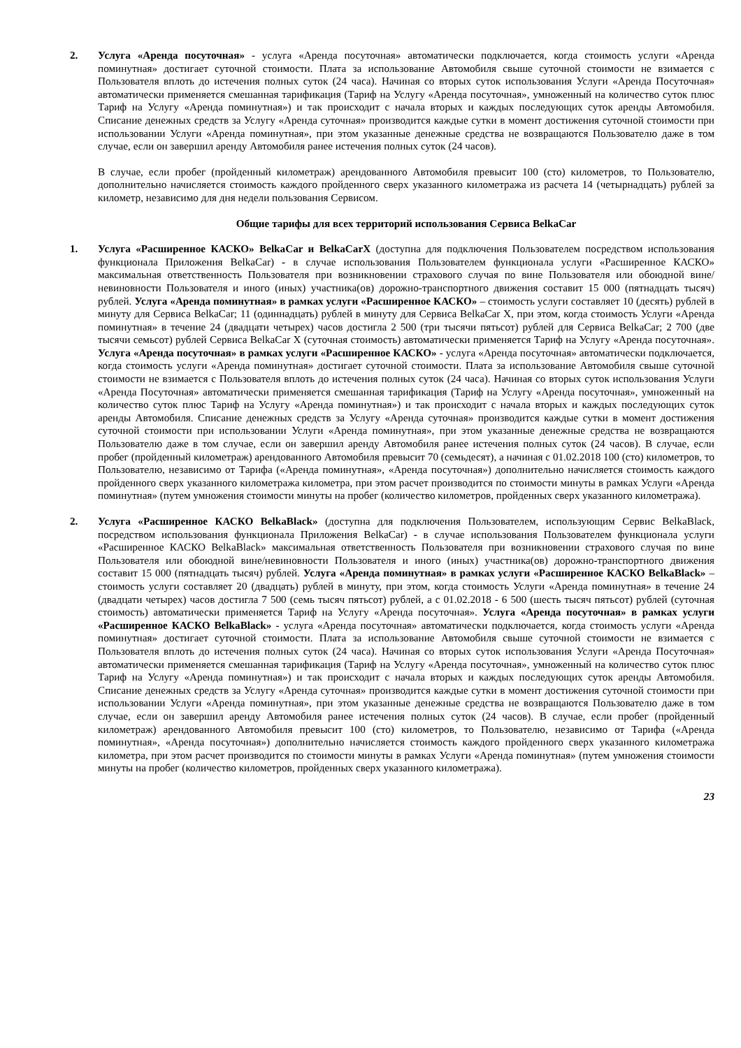2. Услуга «Аренда посуточная» - услуга «Аренда посуточная» автоматически подключается, когда стоимость услуги «Аренда поминутная» достигает суточной стоимости. Плата за использование Автомобиля свыше суточной стоимости не взимается с Пользователя вплоть до истечения полных суток (24 часа). Начиная со вторых суток использования Услуги «Аренда Посуточная» автоматически применяется смешанная тарификация (Тариф на Услугу «Аренда посуточная», умноженный на количество суток плюс Тариф на Услугу «Аренда поминутная») и так происходит с начала вторых и каждых последующих суток аренды Автомобиля. Списание денежных средств за Услугу «Аренда суточная» производится каждые сутки в момент достижения суточной стоимости при использовании Услуги «Аренда поминутная», при этом указанные денежные средства не возвращаются Пользователю даже в том случае, если он завершил аренду Автомобиля ранее истечения полных суток (24 часов).
В случае, если пробег (пройденный километраж) арендованного Автомобиля превысит 100 (сто) километров, то Пользователю, дополнительно начисляется стоимость каждого пройденного сверх указанного километража из расчета 14 (четырнадцать) рублей за километр, независимо для дня недели пользования Сервисом.
Общие тарифы для всех территорий использования Сервиса BelkaCar
1. Услуга «Расширенное КАСКО» BelkaCar и BelkaCarX (доступна для подключения Пользователем посредством использования функционала Приложения BelkaCar) - в случае использования Пользователем функционала услуги «Расширенное КАСКО» максимальная ответственность Пользователя при возникновении страхового случая по вине Пользователя или обоюдной вине/невиновности Пользователя и иного (иных) участника(ов) дорожно-транспортного движения составит 15 000 (пятнадцать тысяч) рублей. Услуга «Аренда поминутная» в рамках услуги «Расширенное КАСКО» – стоимость услуги составляет 10 (десять) рублей в минуту для Сервиса BelkaCar; 11 (одиннадцать) рублей в минуту для Сервиса BelkaCar X, при этом, когда стоимость Услуги «Аренда поминутная» в течение 24 (двадцати четырех) часов достигла 2 500 (три тысячи пятьсот) рублей для Сервиса BelkaCar; 2 700 (две тысячи семьсот) рублей Сервиса BelkaCar X (суточная стоимость) автоматически применяется Тариф на Услугу «Аренда посуточная». Услуга «Аренда посуточная» в рамках услуги «Расширенное КАСКО» - услуга «Аренда посуточная» автоматически подключается, когда стоимость услуги «Аренда поминутная» достигает суточной стоимости. Плата за использование Автомобиля свыше суточной стоимости не взимается с Пользователя вплоть до истечения полных суток (24 часа). Начиная со вторых суток использования Услуги «Аренда Посуточная» автоматически применяется смешанная тарификация (Тариф на Услугу «Аренда посуточная», умноженный на количество суток плюс Тариф на Услугу «Аренда поминутная») и так происходит с начала вторых и каждых последующих суток аренды Автомобиля. Списание денежных средств за Услугу «Аренда суточная» производится каждые сутки в момент достижения суточной стоимости при использовании Услуги «Аренда поминутная», при этом указанные денежные средства не возвращаются Пользователю даже в том случае, если он завершил аренду Автомобиля ранее истечения полных суток (24 часов). В случае, если пробег (пройденный километраж) арендованного Автомобиля превысит 70 (семьдесят), а начиная с 01.02.2018 100 (сто) километров, то Пользователю, независимо от Тарифа («Аренда поминутная», «Аренда посуточная») дополнительно начисляется стоимость каждого пройденного сверх указанного километража километра, при этом расчет производится по стоимости минуты в рамках Услуги «Аренда поминутная» (путем умножения стоимости минуты на пробег (количество километров, пройденных сверх указанного километража).
2. Услуга «Расширенное КАСКО BelkaBlack» (доступна для подключения Пользователем, использующим Сервис BelkaBlack, посредством использования функционала Приложения BelkaCar) - в случае использования Пользователем функционала услуги «Расширенное КАСКО BelkaBlack» максимальная ответственность Пользователя при возникновении страхового случая по вине Пользователя или обоюдной вине/невиновности Пользователя и иного (иных) участника(ов) дорожно-транспортного движения составит 15 000 (пятнадцать тысяч) рублей. Услуга «Аренда поминутная» в рамках услуги «Расширенное КАСКО BelkaBlack» – стоимость услуги составляет 20 (двадцать) рублей в минуту, при этом, когда стоимость Услуги «Аренда поминутная» в течение 24 (двадцати четырех) часов достигла 7 500 (семь тысяч пятьсот) рублей, а с 01.02.2018 - 6 500 (шесть тысяч пятьсот) рублей (суточная стоимость) автоматически применяется Тариф на Услугу «Аренда посуточная». Услуга «Аренда посуточная» в рамках услуги «Расширенное КАСКО BelkaBlack» - услуга «Аренда посуточная» автоматически подключается, когда стоимость услуги «Аренда поминутная» достигает суточной стоимости. Плата за использование Автомобиля свыше суточной стоимости не взимается с Пользователя вплоть до истечения полных суток (24 часа). Начиная со вторых суток использования Услуги «Аренда Посуточная» автоматически применяется смешанная тарификация (Тариф на Услугу «Аренда посуточная», умноженный на количество суток плюс Тариф на Услугу «Аренда поминутная») и так происходит с начала вторых и каждых последующих суток аренды Автомобиля. Списание денежных средств за Услугу «Аренда суточная» производится каждые сутки в момент достижения суточной стоимости при использовании Услуги «Аренда поминутная», при этом указанные денежные средства не возвращаются Пользователю даже в том случае, если он завершил аренду Автомобиля ранее истечения полных суток (24 часов). В случае, если пробег (пройденный километраж) арендованного Автомобиля превысит 100 (сто) километров, то Пользователю, независимо от Тарифа («Аренда поминутная», «Аренда посуточная») дополнительно начисляется стоимость каждого пройденного сверх указанного километража километра, при этом расчет производится по стоимости минуты в рамках Услуги «Аренда поминутная» (путем умножения стоимости минуты на пробег (количество километров, пройденных сверх указанного километража).
23